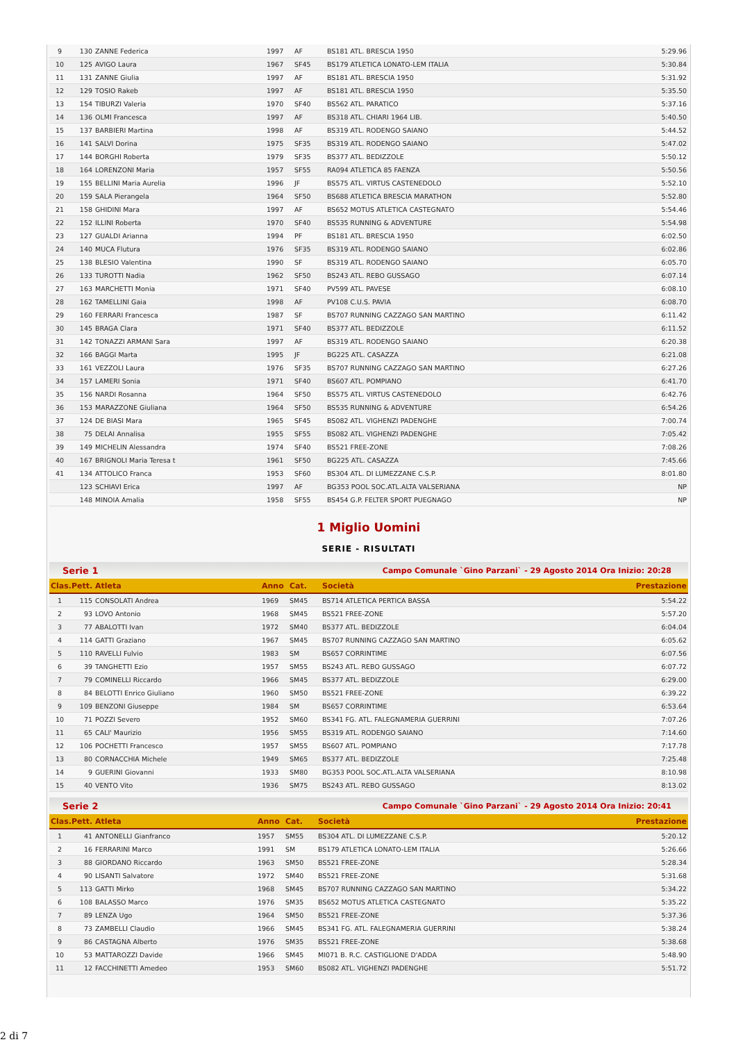| 9 | 130 | ZANNE Federica | 1997 | AF | BS181 ATL. BRESCIA 1950 | 5:29.96 |
| 10 | 125 | AVIGO Laura | 1967 | SF45 | BS179 ATLETICA LONATO-LEM ITALIA | 5:30.84 |
| 11 | 131 | ZANNE Giulia | 1997 | AF | BS181 ATL. BRESCIA 1950 | 5:31.92 |
| 12 | 129 | TOSIO Rakeb | 1997 | AF | BS181 ATL. BRESCIA 1950 | 5:35.50 |
| 13 | 154 | TIBURZI Valeria | 1970 | SF40 | BS562 ATL. PARATICO | 5:37.16 |
| 14 | 136 | OLMI Francesca | 1997 | AF | BS318 ATL. CHIARI 1964 LIB. | 5:40.50 |
| 15 | 137 | BARBIERI Martina | 1998 | AF | BS319 ATL. RODENGO SAIANO | 5:44.52 |
| 16 | 141 | SALVI Dorina | 1975 | SF35 | BS319 ATL. RODENGO SAIANO | 5:47.02 |
| 17 | 144 | BORGHI Roberta | 1979 | SF35 | BS377 ATL. BEDIZZOLE | 5:50.12 |
| 18 | 164 | LORENZONI Maria | 1957 | SF55 | RA094 ATLETICA 85 FAENZA | 5:50.56 |
| 19 | 155 | BELLINI Maria Aurelia | 1996 | JF | BS575 ATL. VIRTUS CASTENEDOLO | 5:52.10 |
| 20 | 159 | SALA Pierangela | 1964 | SF50 | BS688 ATLETICA BRESCIA MARATHON | 5:52.80 |
| 21 | 158 | GHIDINI Mara | 1997 | AF | BS652 MOTUS ATLETICA CASTEGNATO | 5:54.46 |
| 22 | 152 | ILLINI Roberta | 1970 | SF40 | BS535 RUNNING & ADVENTURE | 5:54.98 |
| 23 | 127 | GUALDI Arianna | 1994 | PF | BS181 ATL. BRESCIA 1950 | 6:02.50 |
| 24 | 140 | MUCA Flutura | 1976 | SF35 | BS319 ATL. RODENGO SAIANO | 6:02.86 |
| 25 | 138 | BLESIO Valentina | 1990 | SF | BS319 ATL. RODENGO SAIANO | 6:05.70 |
| 26 | 133 | TUROTTI Nadia | 1962 | SF50 | BS243 ATL. REBO GUSSAGO | 6:07.14 |
| 27 | 163 | MARCHETTI Monia | 1971 | SF40 | PV599 ATL. PAVESE | 6:08.10 |
| 28 | 162 | TAMELLINI Gaia | 1998 | AF | PV108 C.U.S. PAVIA | 6:08.70 |
| 29 | 160 | FERRARI Francesca | 1987 | SF | BS707 RUNNING CAZZAGO SAN MARTINO | 6:11.42 |
| 30 | 145 | BRAGA Clara | 1971 | SF40 | BS377 ATL. BEDIZZOLE | 6:11.52 |
| 31 | 142 | TONAZZI ARMANI Sara | 1997 | AF | BS319 ATL. RODENGO SAIANO | 6:20.38 |
| 32 | 166 | BAGGI Marta | 1995 | JF | BG225 ATL. CASAZZA | 6:21.08 |
| 33 | 161 | VEZZOLI Laura | 1976 | SF35 | BS707 RUNNING CAZZAGO SAN MARTINO | 6:27.26 |
| 34 | 157 | LAMERI Sonia | 1971 | SF40 | BS607 ATL. POMPIANO | 6:41.70 |
| 35 | 156 | NARDI Rosanna | 1964 | SF50 | BS575 ATL. VIRTUS CASTENEDOLO | 6:42.76 |
| 36 | 153 | MARAZZONE Giuliana | 1964 | SF50 | BS535 RUNNING & ADVENTURE | 6:54.26 |
| 37 | 124 | DE BIASI Mara | 1965 | SF45 | BS082 ATL. VIGHENZI PADENGHE | 7:00.74 |
| 38 | 75 | DELAI Annalisa | 1955 | SF55 | BS082 ATL. VIGHENZI PADENGHE | 7:05.42 |
| 39 | 149 | MICHELIN Alessandra | 1974 | SF40 | BS521 FREE-ZONE | 7:08.26 |
| 40 | 167 | BRIGNOLI Maria Teresa t | 1961 | SF50 | BG225 ATL. CASAZZA | 7:45.66 |
| 41 | 134 | ATTOLICO Franca | 1953 | SF60 | BS304 ATL. DI LUMEZZANE C.S.P. | 8:01.80 |
| | 123 | SCHIAVI Erica | 1997 | AF | BG353 POOL SOC.ATL.ALTA VALSERIANA | NP |
| | 148 | MINOIA Amalia | 1958 | SF55 | BS454 G.P. FELTER SPORT PUEGNAGO | NP |
1 Miglio Uomini
SERIE - RISULTATI
Serie 1 Campo Comunale `Gino Parzani` - 29 Agosto 2014 Ora Inizio: 20:28
| Clas. | Pett. | Atleta | Anno | Cat. | Società | Prestazione |
| --- | --- | --- | --- | --- | --- | --- |
| 1 | 115 | CONSOLATI Andrea | 1969 | SM45 | BS714 ATLETICA PERTICA BASSA | 5:54.22 |
| 2 | 93 | LOVO Antonio | 1968 | SM45 | BS521 FREE-ZONE | 5:57.20 |
| 3 | 77 | ABALOTTI Ivan | 1972 | SM40 | BS377 ATL. BEDIZZOLE | 6:04.04 |
| 4 | 114 | GATTI Graziano | 1967 | SM45 | BS707 RUNNING CAZZAGO SAN MARTINO | 6:05.62 |
| 5 | 110 | RAVELLI Fulvio | 1983 | SM | BS657 CORRINTIME | 6:07.56 |
| 6 | 39 | TANGHETTI Ezio | 1957 | SM55 | BS243 ATL. REBO GUSSAGO | 6:07.72 |
| 7 | 79 | COMINELLI Riccardo | 1966 | SM45 | BS377 ATL. BEDIZZOLE | 6:29.00 |
| 8 | 84 | BELOTTI Enrico Giuliano | 1960 | SM50 | BS521 FREE-ZONE | 6:39.22 |
| 9 | 109 | BENZONI Giuseppe | 1984 | SM | BS657 CORRINTIME | 6:53.64 |
| 10 | 71 | POZZI Severo | 1952 | SM60 | BS341 FG. ATL. FALEGNAMERIA GUERRINI | 7:07.26 |
| 11 | 65 | CALI' Maurizio | 1956 | SM55 | BS319 ATL. RODENGO SAIANO | 7:14.60 |
| 12 | 106 | POCHETTI Francesco | 1957 | SM55 | BS607 ATL. POMPIANO | 7:17.78 |
| 13 | 80 | CORNACCHIA Michele | 1949 | SM65 | BS377 ATL. BEDIZZOLE | 7:25.48 |
| 14 | 9 | GUERINI Giovanni | 1933 | SM80 | BG353 POOL SOC.ATL.ALTA VALSERIANA | 8:10.98 |
| 15 | 40 | VENTO Vito | 1936 | SM75 | BS243 ATL. REBO GUSSAGO | 8:13.02 |
Serie 2 Campo Comunale `Gino Parzani` - 29 Agosto 2014 Ora Inizio: 20:41
| Clas. | Pett. | Atleta | Anno | Cat. | Società | Prestazione |
| --- | --- | --- | --- | --- | --- | --- |
| 1 | 41 | ANTONELLI Gianfranco | 1957 | SM55 | BS304 ATL. DI LUMEZZANE C.S.P. | 5:20.12 |
| 2 | 16 | FERRARINI Marco | 1991 | SM | BS179 ATLETICA LONATO-LEM ITALIA | 5:26.66 |
| 3 | 88 | GIORDANO Riccardo | 1963 | SM50 | BS521 FREE-ZONE | 5:28.34 |
| 4 | 90 | LISANTI Salvatore | 1972 | SM40 | BS521 FREE-ZONE | 5:31.68 |
| 5 | 113 | GATTI Mirko | 1968 | SM45 | BS707 RUNNING CAZZAGO SAN MARTINO | 5:34.22 |
| 6 | 108 | BALASSO Marco | 1976 | SM35 | BS652 MOTUS ATLETICA CASTEGNATO | 5:35.22 |
| 7 | 89 | LENZA Ugo | 1964 | SM50 | BS521 FREE-ZONE | 5:37.36 |
| 8 | 73 | ZAMBELLI Claudio | 1966 | SM45 | BS341 FG. ATL. FALEGNAMERIA GUERRINI | 5:38.24 |
| 9 | 86 | CASTAGNA Alberto | 1976 | SM35 | BS521 FREE-ZONE | 5:38.68 |
| 10 | 53 | MATTAROZZI Davide | 1966 | SM45 | MI071 B. R.C. CASTIGLIONE D'ADDA | 5:48.90 |
| 11 | 12 | FACCHINETTI Amedeo | 1953 | SM60 | BS082 ATL. VIGHENZI PADENGHE | 5:51.72 |
2 di 7